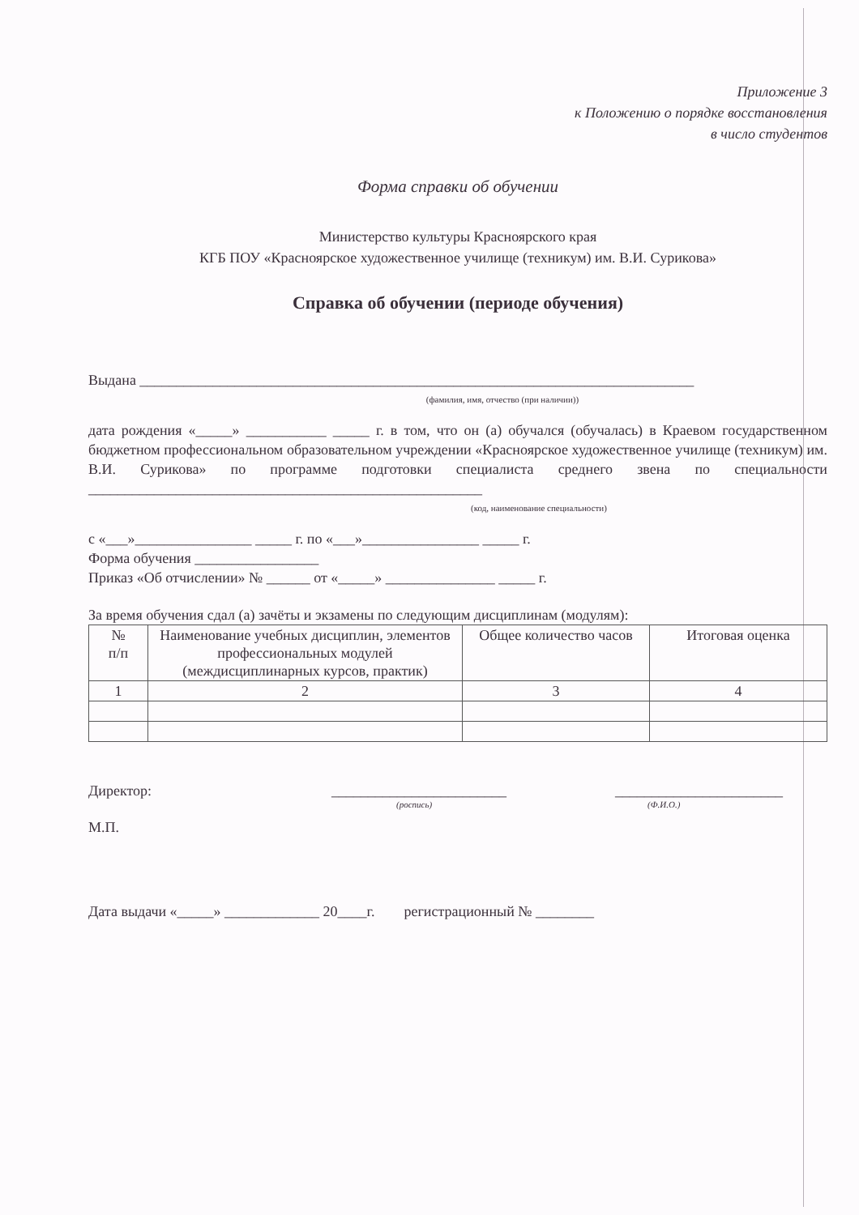Приложение 3
к Положению о порядке восстановления
в число студентов
Форма справки об обучении
Министерство культуры Красноярского края
КГБ ПОУ «Красноярское художественное училище (техникум) им. В.И. Сурикова»
Справка об обучении (периоде обучения)
Выдана ____________________________________________________________________________
(фамилия, имя, отчество (при наличии))
дата рождения «_____» ___________ _____ г. в том, что он (а) обучался (обучалась) в Краевом государственном бюджетном профессиональном образовательном учреждении «Красноярское художественное училище (техникум) им. В.И. Сурикова» по программе подготовки специалиста среднего звена по специальности ______________________________________________________
(код, наименование специальности)
с «___»________________ _____ г. по «___»________________ _____ г.
Форма обучения _________________
Приказ «Об отчислении» № ______ от «_____» _______________ _____ г.
За время обучения сдал (а) зачёты и экзамены по следующим дисциплинам (модулям):
| № п/п | Наименование учебных дисциплин, элементов профессиональных модулей (междисциплинарных курсов, практик) | Общее количество часов | Итоговая оценка |
| --- | --- | --- | --- |
| 1 | 2 | 3 | 4 |
Директор: ________________________ _______________________
(роспись) (Ф.И.О.)
М.П.
Дата выдачи «_____» _____________ 20____г. регистрационный № ________